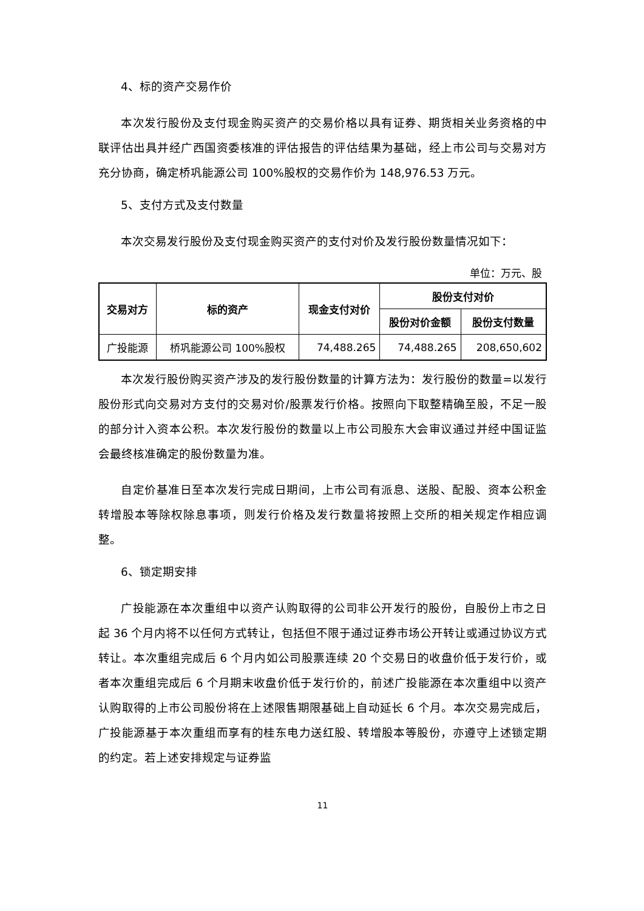4、标的资产交易作价
本次发行股份及支付现金购买资产的交易价格以具有证券、期货相关业务资格的中联评估出具并经广西国资委核准的评估报告的评估结果为基础，经上市公司与交易对方充分协商，确定桥巩能源公司 100%股权的交易作价为 148,976.53 万元。
5、支付方式及支付数量
本次交易发行股份及支付现金购买资产的支付对价及发行股份数量情况如下：
单位：万元、股
| 交易对方 | 标的资产 | 现金支付对价 | 股份支付对价 | |
| --- | --- | --- | --- | --- |
| | | | 股份对价金额 | 股份支付数量 |
| 广投能源 | 桥巩能源公司 100%股权 | 74,488.265 | 74,488.265 | 208,650,602 |
本次发行股份购买资产涉及的发行股份数量的计算方法为：发行股份的数量=以发行股份形式向交易对方支付的交易对价/股票发行价格。按照向下取整精确至股，不足一股的部分计入资本公积。本次发行股份的数量以上市公司股东大会审议通过并经中国证监会最终核准确定的股份数量为准。
自定价基准日至本次发行完成日期间，上市公司有派息、送股、配股、资本公积金转增股本等除权除息事项，则发行价格及发行数量将按照上交所的相关规定作相应调整。
6、锁定期安排
广投能源在本次重组中以资产认购取得的公司非公开发行的股份，自股份上市之日起 36 个月内将不以任何方式转让，包括但不限于通过证券市场公开转让或通过协议方式转让。本次重组完成后 6 个月内如公司股票连续 20 个交易日的收盘价低于发行价，或者本次重组完成后 6 个月期末收盘价低于发行价的，前述广投能源在本次重组中以资产认购取得的上市公司股份将在上述限售期限基础上自动延长 6 个月。本次交易完成后，广投能源基于本次重组而享有的桂东电力送红股、转增股本等股份，亦遵守上述锁定期的约定。若上述安排规定与证券监
11